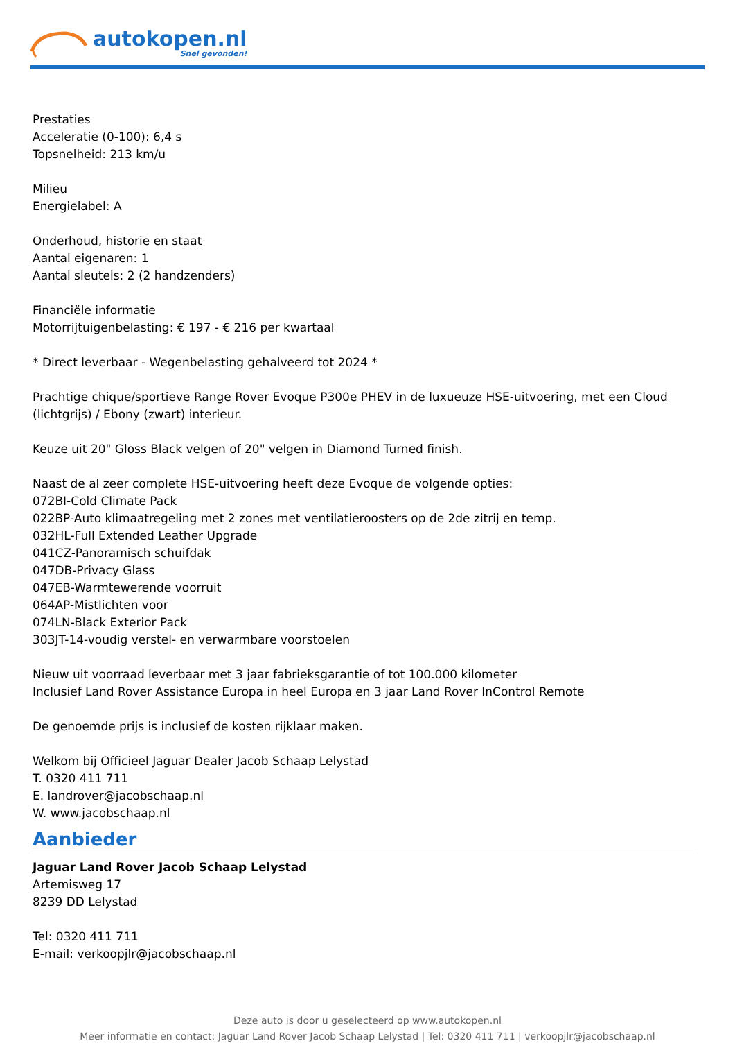autokopen.nl
Snel gevonden!
Prestaties
Acceleratie (0-100): 6,4 s
Topsnelheid: 213 km/u
Milieu
Energielabel: A
Onderhoud, historie en staat
Aantal eigenaren: 1
Aantal sleutels: 2 (2 handzenders)
Financiële informatie
Motorrijtuigenbelasting: € 197 - € 216 per kwartaal
* Direct leverbaar - Wegenbelasting gehalveerd tot 2024 *
Prachtige chique/sportieve Range Rover Evoque P300e PHEV in de luxueuze HSE-uitvoering, met een Cloud (lichtgrijs) / Ebony (zwart) interieur.
Keuze uit 20" Gloss Black velgen of 20" velgen in Diamond Turned finish.
Naast de al zeer complete HSE-uitvoering heeft deze Evoque de volgende opties:
072BI-Cold Climate Pack
022BP-Auto klimaatregeling met 2 zones met ventilatieroosters op de 2de zitrij en temp.
032HL-Full Extended Leather Upgrade
041CZ-Panoramisch schuifdak
047DB-Privacy Glass
047EB-Warmtewerende voorruit
064AP-Mistlichten voor
074LN-Black Exterior Pack
303JT-14-voudig verstel- en verwarmbare voorstoelen
Nieuw uit voorraad leverbaar met 3 jaar fabrieksgarantie of tot 100.000 kilometer
Inclusief Land Rover Assistance Europa in heel Europa en 3 jaar Land Rover InControl Remote
De genoemde prijs is inclusief de kosten rijklaar maken.
Welkom bij Officieel Jaguar Dealer Jacob Schaap Lelystad
T. 0320 411 711
E. landrover@jacobschaap.nl
W. www.jacobschaap.nl
Aanbieder
Jaguar Land Rover Jacob Schaap Lelystad
Artemisweg 17
8239 DD Lelystad
Tel: 0320 411 711
E-mail: verkoopjlr@jacobschaap.nl
Deze auto is door u geselecteerd op www.autokopen.nl
Meer informatie en contact: Jaguar Land Rover Jacob Schaap Lelystad | Tel: 0320 411 711 | verkoopjlr@jacobschaap.nl